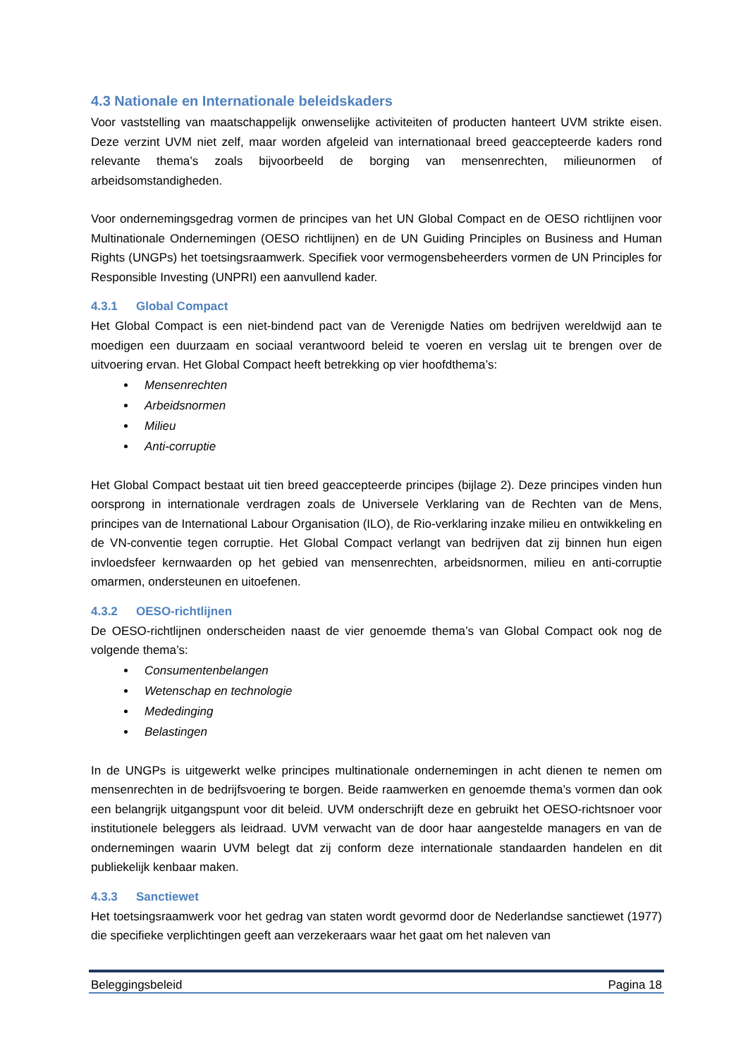4.3 Nationale en Internationale beleidskaders
Voor vaststelling van maatschappelijk onwenselijke activiteiten of producten hanteert UVM strikte eisen. Deze verzint UVM niet zelf, maar worden afgeleid van internationaal breed geaccepteerde kaders rond relevante thema’s zoals bijvoorbeeld de borging van mensenrechten, milieunormen of arbeidsomstandigheden.
Voor ondernemingsgedrag vormen de principes van het UN Global Compact en de OESO richtlijnen voor Multinationale Ondernemingen (OESO richtlijnen) en de UN Guiding Principles on Business and Human Rights (UNGPs) het toetsingsraamwerk. Specifiek voor vermogensbeheerders vormen de UN Principles for Responsible Investing (UNPRI) een aanvullend kader.
4.3.1 Global Compact
Het Global Compact is een niet-bindend pact van de Verenigde Naties om bedrijven wereldwijd aan te moedigen een duurzaam en sociaal verantwoord beleid te voeren en verslag uit te brengen over de uitvoering ervan. Het Global Compact heeft betrekking op vier hoofdthema’s:
Mensenrechten
Arbeidsnormen
Milieu
Anti-corruptie
Het Global Compact bestaat uit tien breed geaccepteerde principes (bijlage 2). Deze principes vinden hun oorsprong in internationale verdragen zoals de Universele Verklaring van de Rechten van de Mens, principes van de International Labour Organisation (ILO), de Rio-verklaring inzake milieu en ontwikkeling en de VN-conventie tegen corruptie. Het Global Compact verlangt van bedrijven dat zij binnen hun eigen invloedsfeer kernwaarden op het gebied van mensenrechten, arbeidsnormen, milieu en anti-corruptie omarmen, ondersteunen en uitoefenen.
4.3.2 OESO-richtlijnen
De OESO-richtlijnen onderscheiden naast de vier genoemde thema’s van Global Compact ook nog de volgende thema’s:
Consumentenbelangen
Wetenschap en technologie
Mededinging
Belastingen
In de UNGPs is uitgewerkt welke principes multinationale ondernemingen in acht dienen te nemen om mensenrechten in de bedrijfsvoering te borgen. Beide raamwerken en genoemde thema’s vormen dan ook een belangrijk uitgangspunt voor dit beleid. UVM onderschrijft deze en gebruikt het OESO-richtsnoer voor institutionele beleggers als leidraad. UVM verwacht van de door haar aangestelde managers en van de ondernemingen waarin UVM belegt dat zij conform deze internationale standaarden handelen en dit publiekelijk kenbaar maken.
4.3.3 Sanctiewet
Het toetsingsraamwerk voor het gedrag van staten wordt gevormd door de Nederlandse sanctiewet (1977) die specifieke verplichtingen geeft aan verzekeraars waar het gaat om het naleven van
Beleggingsbeleid Pagina 18